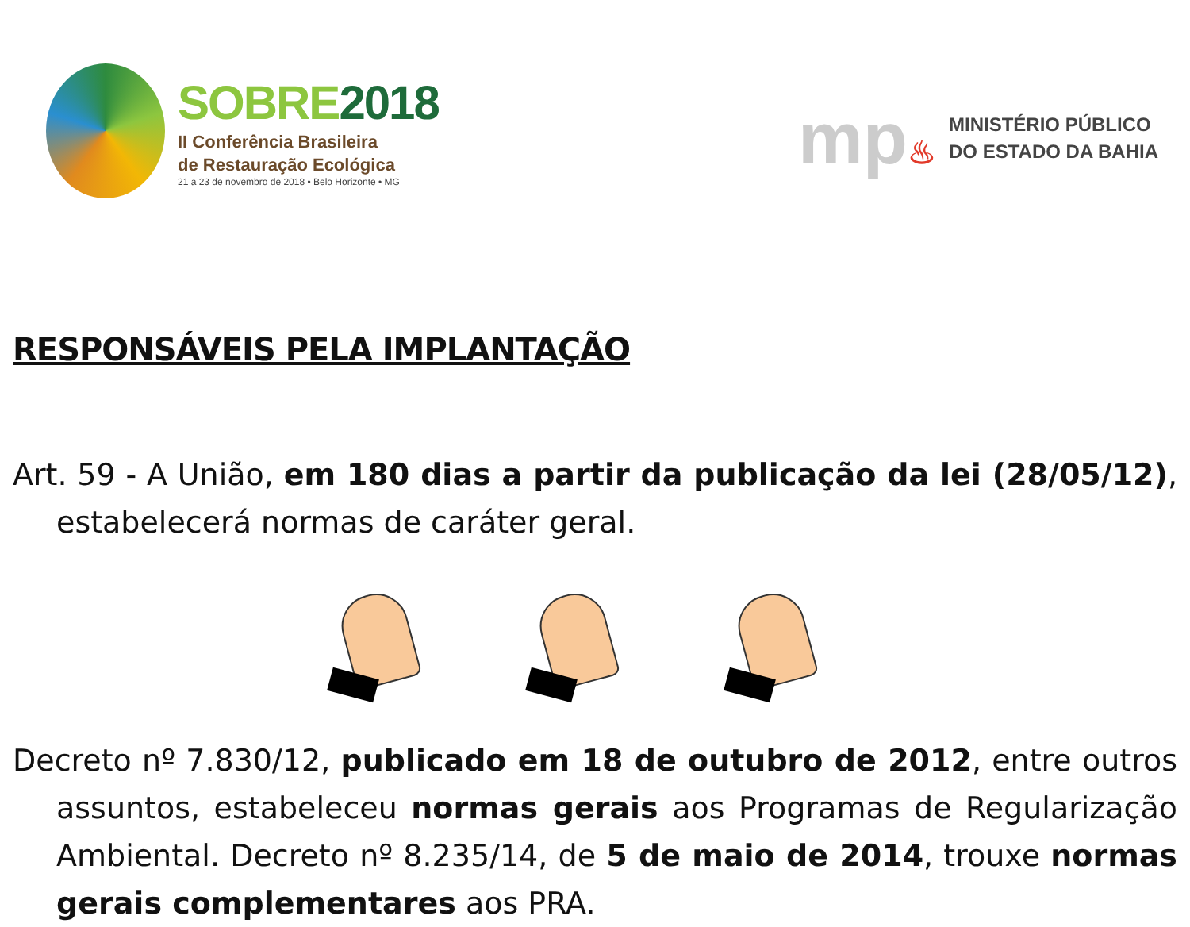SOBRE2018
II Conferência Brasileira
de Restauração Ecológica
21 a 23 de novembro de 2018 • Belo Horizonte • MG
mp♨
MINISTÉRIO PÚBLICO
DO ESTADO DA BAHIA
RESPONSÁVEIS PELA IMPLANTAÇÃO
Art. 59 - A União, em 180 dias a partir da publicação da lei (28/05/12), estabelecerá normas de caráter geral.
Decreto nº 7.830/12, publicado em 18 de outubro de 2012, entre outros assuntos, estabeleceu normas gerais aos Programas de Regularização Ambiental. Decreto nº 8.235/14, de 5 de maio de 2014, trouxe normas gerais complementares aos PRA.